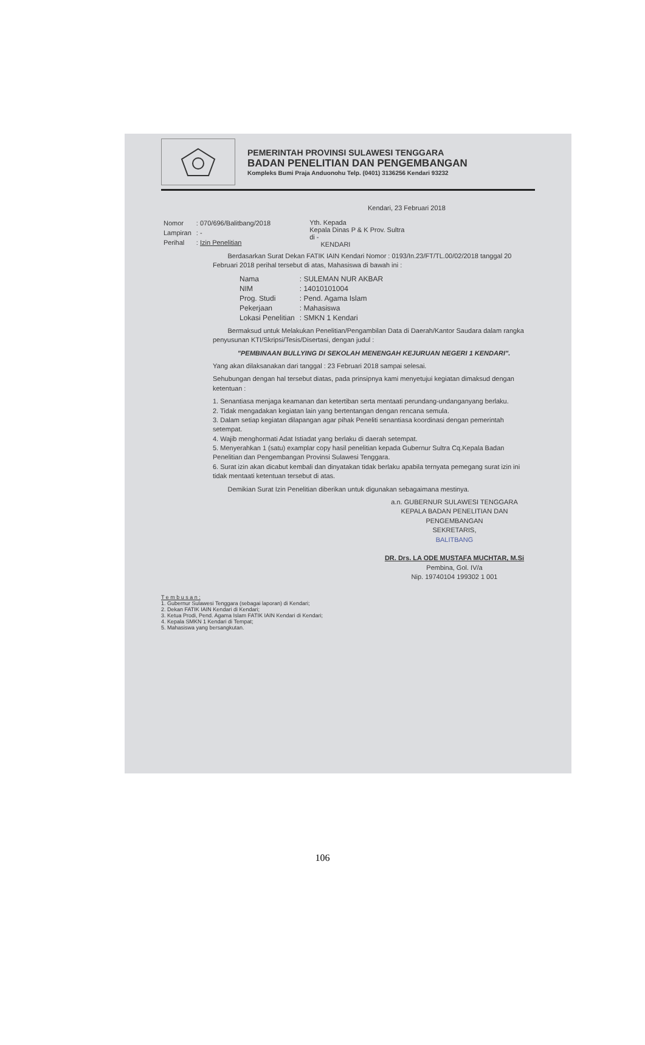PEMERINTAH PROVINSI SULAWESI TENGGARA
BADAN PENELITIAN DAN PENGEMBANGAN
Kompleks Bumi Praja Anduonohu Telp. (0401) 3136256 Kendari 93232
Kendari, 23 Februari 2018
| Nomor | : 070/696/Balitbang/2018 |
| Lampiran | : - |
| Perihal | : Izin Penelitian |
Yth. Kepada
Kepala Dinas P & K Prov. Sultra
di -
KENDARI
Berdasarkan Surat Dekan FATIK IAIN Kendari Nomor : 0193/In.23/FT/TL.00/02/2018 tanggal 20 Februari 2018 perihal tersebut di atas, Mahasiswa di bawah ini :
| Nama | : SULEMAN NUR AKBAR |
| NIM | : 14010101004 |
| Prog. Studi | : Pend. Agama Islam |
| Pekerjaan | : Mahasiswa |
| Lokasi Penelitian | : SMKN 1 Kendari |
Bermaksud untuk Melakukan Penelitian/Pengambilan Data di Daerah/Kantor Saudara dalam rangka penyusunan KTI/Skripsi/Tesis/Disertasi, dengan judul :
"PEMBINAAN BULLYING DI SEKOLAH MENENGAH KEJURUAN NEGERI 1 KENDARI".
Yang akan dilaksanakan dari tanggal : 23 Februari 2018 sampai selesai.
Sehubungan dengan hal tersebut diatas, pada prinsipnya kami menyetujui kegiatan dimaksud dengan ketentuan :
1. Senantiasa menjaga keamanan dan ketertiban serta mentaati perundang-undanganyang berlaku.
2. Tidak mengadakan kegiatan lain yang bertentangan dengan rencana semula.
3. Dalam setiap kegiatan dilapangan agar pihak Peneliti senantiasa koordinasi dengan pemerintah setempat.
4. Wajib menghormati Adat Istiadat yang berlaku di daerah setempat.
5. Menyerahkan 1 (satu) examplar copy hasil penelitian kepada Gubernur Sultra Cq.Kepala Badan Penelitian dan Pengembangan Provinsi Sulawesi Tenggara.
6. Surat izin akan dicabut kembali dan dinyatakan tidak berlaku apabila ternyata pemegang surat izin ini tidak mentaati ketentuan tersebut di atas.
Demikian Surat Izin Penelitian diberikan untuk digunakan sebagaimana mestinya.
a.n. GUBERNUR SULAWESI TENGGARA
KEPALA BADAN PENELITIAN DAN PENGEMBANGAN
SEKRETARIS,
BALITBANG
DR. Drs. LA ODE MUSTAFA MUCHTAR, M.Si
Pembina, Gol. IV/a
Nip. 19740104 199302 1 001
T e m b u s a n :
1. Gubernur Sulawesi Tenggara (sebagai laporan) di Kendari;
2. Dekan FATIK IAIN Kendari di Kendari;
3. Ketua Prodi, Pend. Agama Islam FATIK IAIN Kendari di Kendari;
4. Kepala SMKN 1 Kendari di Tempat;
5. Mahasiswa yang bersangkutan.
106